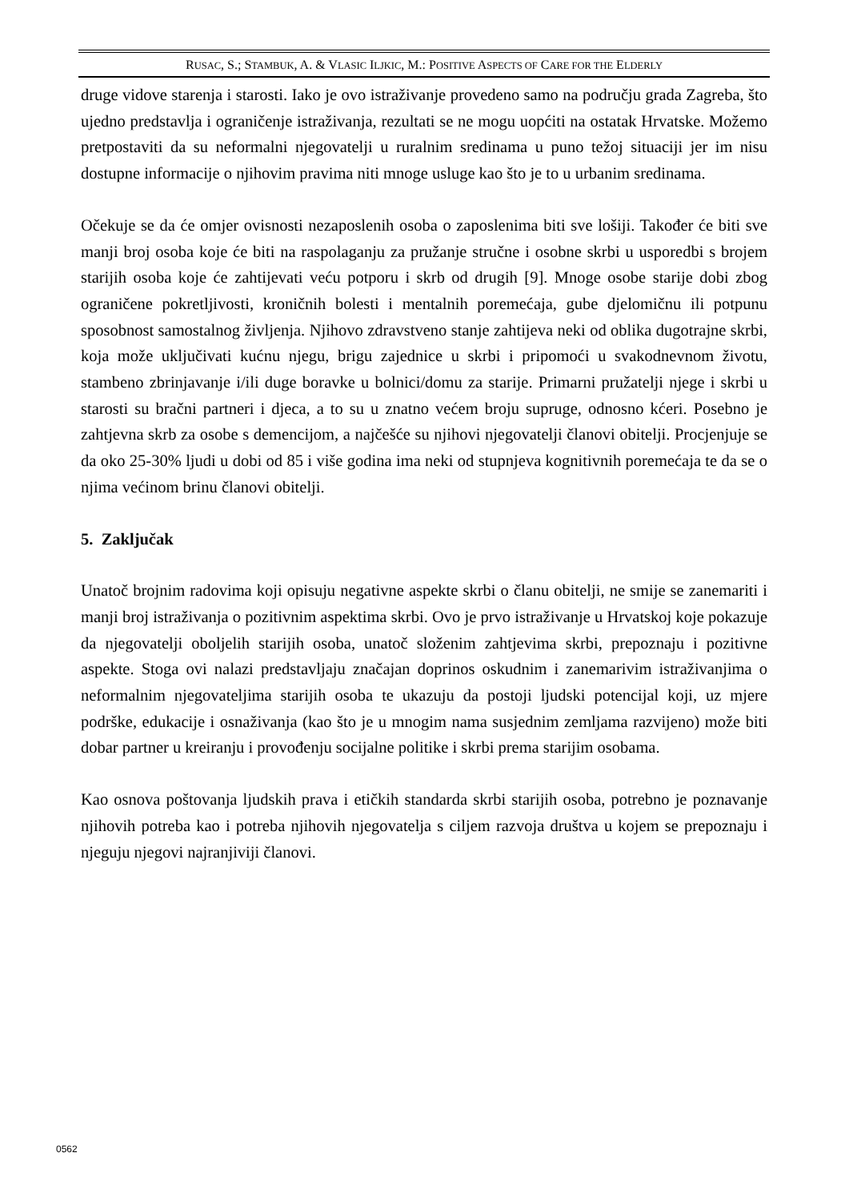RUSAC, S.; STAMBUK, A. & VLASIC ILJKIC, M.: POSITIVE ASPECTS OF CARE FOR THE ELDERLY
druge vidove starenja i starosti. Iako je ovo istraživanje provedeno samo na području grada Zagreba, što ujedno predstavlja i ograničenje istraživanja, rezultati se ne mogu uopćiti na ostatak Hrvatske. Možemo pretpostaviti da su neformalni njegovatelji u ruralnim sredinama u puno težoj situaciji jer im nisu dostupne informacije o njihovim pravima niti mnoge usluge kao što je to u urbanim sredinama.
Očekuje se da će omjer ovisnosti nezaposlenih osoba o zaposlenima biti sve lošiji. Također će biti sve manji broj osoba koje će biti na raspolaganju za pružanje stručne i osobne skrbi u usporedbi s brojem starijih osoba koje će zahtijevati veću potporu i skrb od drugih [9]. Mnoge osobe starije dobi zbog ograničene pokretljivosti, kroničnih bolesti i mentalnih poremećaja, gube djelomičnu ili potpunu sposobnost samostalnog življenja. Njihovo zdravstveno stanje zahtijeva neki od oblika dugotrajne skrbi, koja može uključivati kućnu njegu, brigu zajednice u skrbi i pripomoći u svakodnevnom životu, stambeno zbrinjavanje i/ili duge boravke u bolnici/domu za starije. Primarni pružatelji njege i skrbi u starosti su bračni partneri i djeca, a to su u znatno većem broju supruge, odnosno kćeri. Posebno je zahtjevna skrb za osobe s demencijom, a najčešće su njihovi njegovatelji članovi obitelji. Procjenjuje se da oko 25-30% ljudi u dobi od 85 i više godina ima neki od stupnjeva kognitivnih poremećaja te da se o njima većinom brinu članovi obitelji.
5. Zaključak
Unatoč brojnim radovima koji opisuju negativne aspekte skrbi o članu obitelji, ne smije se zanemariti i manji broj istraživanja o pozitivnim aspektima skrbi. Ovo je prvo istraživanje u Hrvatskoj koje pokazuje da njegovatelji oboljelih starijih osoba, unatoč složenim zahtjevima skrbi, prepoznaju i pozitivne aspekte. Stoga ovi nalazi predstavljaju značajan doprinos oskudnim i zanemarivim istraživanjima o neformalnim njegovateljima starijih osoba te ukazuju da postoji ljudski potencijal koji, uz mjere podrške, edukacije i osnaživanja (kao što je u mnogim nama susjednim zemljama razvijeno) može biti dobar partner u kreiranju i provođenju socijalne politike i skrbi prema starijim osobama.
Kao osnova poštovanja ljudskih prava i etičkih standarda skrbi starijih osoba, potrebno je poznavanje njihovih potreba kao i potreba njihovih njegovatelja s ciljem razvoja društva u kojem se prepoznaju i njeguju njegovi najranjiviji članovi.
0562